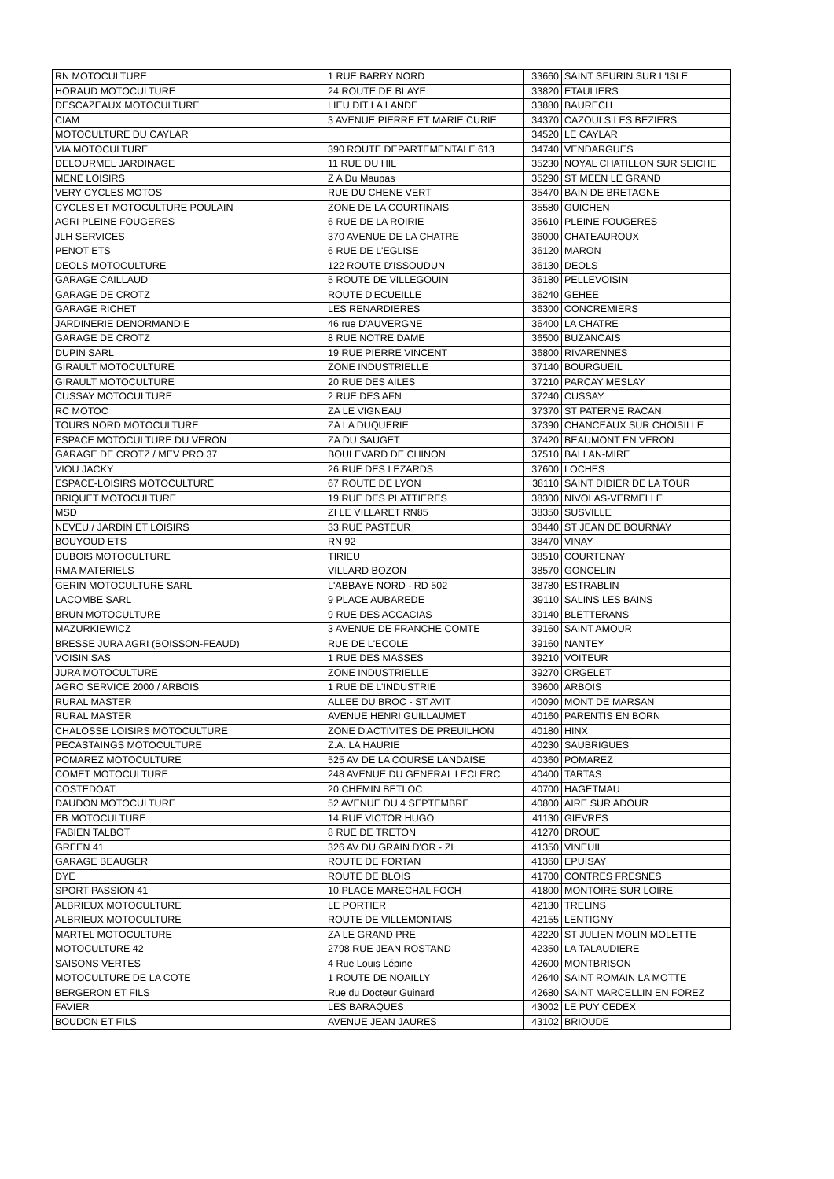| RN MOTOCULTURE | 1 RUE BARRY NORD | 33660 | SAINT SEURIN SUR L'ISLE |
| HORAUD MOTOCULTURE | 24 ROUTE DE BLAYE | 33820 | ETAULIERS |
| DESCAZEAUX MOTOCULTURE | LIEU DIT LA LANDE | 33880 | BAURECH |
| CIAM | 3 AVENUE PIERRE ET MARIE CURIE | 34370 | CAZOULS LES BEZIERS |
| MOTOCULTURE DU CAYLAR | | 34520 | LE CAYLAR |
| VIA MOTOCULTURE | 390 ROUTE DEPARTEMENTALE 613 | 34740 | VENDARGUES |
| DELOURMEL JARDINAGE | 11 RUE DU HIL | 35230 | NOYAL CHATILLON SUR SEICHE |
| MENE LOISIRS | Z A Du Maupas | 35290 | ST MEEN LE GRAND |
| VERY CYCLES MOTOS | RUE DU CHENE VERT | 35470 | BAIN DE BRETAGNE |
| CYCLES ET MOTOCULTURE POULAIN | ZONE DE LA COURTINAIS | 35580 | GUICHEN |
| AGRI PLEINE FOUGERES | 6 RUE DE LA ROIRIE | 35610 | PLEINE FOUGERES |
| JLH SERVICES | 370 AVENUE DE LA CHATRE | 36000 | CHATEAUROUX |
| PENOT ETS | 6 RUE DE L'EGLISE | 36120 | MARON |
| DEOLS MOTOCULTURE | 122 ROUTE D'ISSOUDUN | 36130 | DEOLS |
| GARAGE CAILLAUD | 5 ROUTE DE VILLEGOUIN | 36180 | PELLEVOISIN |
| GARAGE DE CROTZ | ROUTE D'ECUEILLE | 36240 | GEHEE |
| GARAGE RICHET | LES RENARDIERES | 36300 | CONCREMIERS |
| JARDINERIE DENORMANDIE | 46 rue D'AUVERGNE | 36400 | LA CHATRE |
| GARAGE DE CROTZ | 8 RUE NOTRE DAME | 36500 | BUZANCAIS |
| DUPIN SARL | 19 RUE PIERRE VINCENT | 36800 | RIVARENNES |
| GIRAULT MOTOCULTURE | ZONE INDUSTRIELLE | 37140 | BOURGUEIL |
| GIRAULT MOTOCULTURE | 20 RUE DES AILES | 37210 | PARCAY MESLAY |
| CUSSAY MOTOCULTURE | 2 RUE DES AFN | 37240 | CUSSAY |
| RC MOTOC | ZA LE VIGNEAU | 37370 | ST PATERNE RACAN |
| TOURS NORD MOTOCULTURE | ZA LA DUQUERIE | 37390 | CHANCEAUX SUR CHOISILLE |
| ESPACE MOTOCULTURE DU VERON | ZA DU SAUGET | 37420 | BEAUMONT EN VERON |
| GARAGE DE CROTZ / MEV PRO 37 | BOULEVARD DE CHINON | 37510 | BALLAN-MIRE |
| VIOU JACKY | 26 RUE DES LEZARDS | 37600 | LOCHES |
| ESPACE-LOISIRS MOTOCULTURE | 67 ROUTE DE LYON | 38110 | SAINT DIDIER DE LA TOUR |
| BRIQUET MOTOCULTURE | 19 RUE DES PLATTIERES | 38300 | NIVOLAS-VERMELLE |
| MSD | ZI LE VILLARET RN85 | 38350 | SUSVILLE |
| NEVEU / JARDIN ET LOISIRS | 33 RUE PASTEUR | 38440 | ST JEAN DE BOURNAY |
| BOUYOUD ETS | RN 92 | 38470 | VINAY |
| DUBOIS MOTOCULTURE | TIRIEU | 38510 | COURTENAY |
| RMA MATERIELS | VILLARD BOZON | 38570 | GONCELIN |
| GERIN MOTOCULTURE SARL | L'ABBAYE NORD - RD 502 | 38780 | ESTRABLIN |
| LACOMBE SARL | 9 PLACE AUBAREDE | 39110 | SALINS LES BAINS |
| BRUN MOTOCULTURE | 9 RUE DES ACCACIAS | 39140 | BLETTERANS |
| MAZURKIEWICZ | 3 AVENUE DE FRANCHE COMTE | 39160 | SAINT AMOUR |
| BRESSE JURA AGRI (BOISSON-FEAUD) | RUE DE L'ECOLE | 39160 | NANTEY |
| VOISIN SAS | 1 RUE DES MASSES | 39210 | VOITEUR |
| JURA MOTOCULTURE | ZONE INDUSTRIELLE | 39270 | ORGELET |
| AGRO SERVICE 2000 / ARBOIS | 1 RUE DE L'INDUSTRIE | 39600 | ARBOIS |
| RURAL MASTER | ALLEE DU BROC - ST AVIT | 40090 | MONT DE MARSAN |
| RURAL MASTER | AVENUE HENRI GUILLAUMET | 40160 | PARENTIS EN BORN |
| CHALOSSE LOISIRS MOTOCULTURE | ZONE D'ACTIVITES DE PREUILHON | 40180 | HINX |
| PECASTAINGS MOTOCULTURE | Z.A. LA HAURIE | 40230 | SAUBRIGUES |
| POMAREZ MOTOCULTURE | 525 AV DE LA COURSE LANDAISE | 40360 | POMAREZ |
| COMET MOTOCULTURE | 248 AVENUE DU GENERAL LECLERC | 40400 | TARTAS |
| COSTEDOAT | 20 CHEMIN BETLOC | 40700 | HAGETMAU |
| DAUDON MOTOCULTURE | 52 AVENUE DU 4 SEPTEMBRE | 40800 | AIRE SUR ADOUR |
| EB MOTOCULTURE | 14 RUE VICTOR HUGO | 41130 | GIEVRES |
| FABIEN TALBOT | 8 RUE DE TRETON | 41270 | DROUE |
| GREEN 41 | 326 AV DU GRAIN D'OR - ZI | 41350 | VINEUIL |
| GARAGE BEAUGER | ROUTE DE FORTAN | 41360 | EPUISAY |
| DYE | ROUTE DE BLOIS | 41700 | CONTRES FRESNES |
| SPORT PASSION 41 | 10 PLACE MARECHAL FOCH | 41800 | MONTOIRE SUR LOIRE |
| ALBRIEUX MOTOCULTURE | LE PORTIER | 42130 | TRELINS |
| ALBRIEUX MOTOCULTURE | ROUTE DE VILLEMONTAIS | 42155 | LENTIGNY |
| MARTEL MOTOCULTURE | ZA LE GRAND PRE | 42220 | ST JULIEN MOLIN MOLETTE |
| MOTOCULTURE 42 | 2798 RUE JEAN ROSTAND | 42350 | LA TALAUDIERE |
| SAISONS VERTES | 4 Rue Louis Lépine | 42600 | MONTBRISON |
| MOTOCULTURE DE LA COTE | 1 ROUTE DE NOAILLY | 42640 | SAINT ROMAIN LA MOTTE |
| BERGERON ET FILS | Rue du Docteur Guinard | 42680 | SAINT MARCELLIN EN FOREZ |
| FAVIER | LES BARAQUES | 43002 | LE PUY CEDEX |
| BOUDON ET FILS | AVENUE JEAN JAURES | 43102 | BRIOUDE |